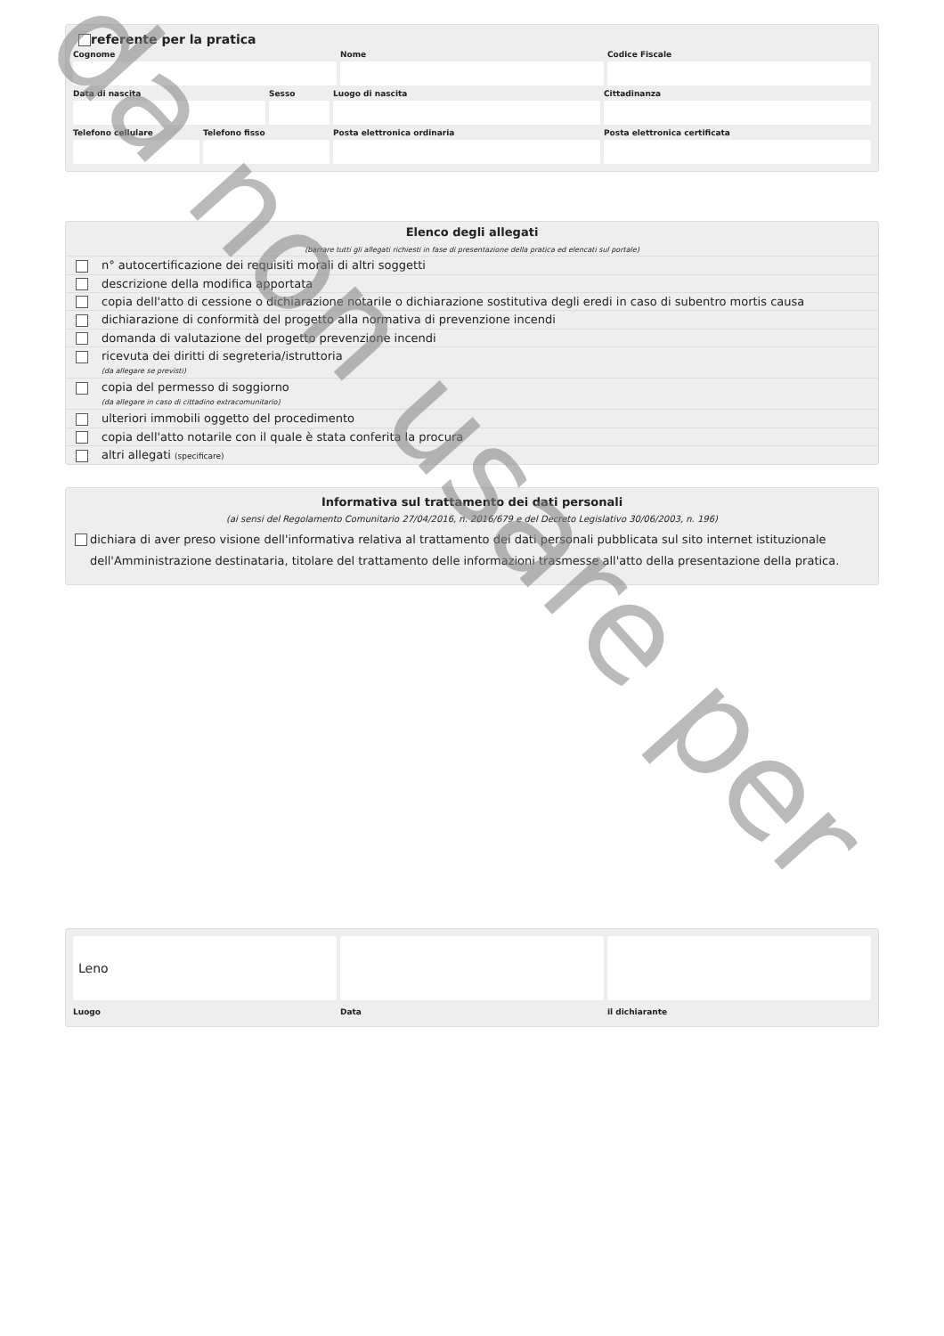referente per la pratica
Cognome
Nome
Codice Fiscale
Data di nascita
Sesso
Luogo di nascita
Cittadinanza
Telefono cellulare
Telefono fisso
Posta elettronica ordinaria
Posta elettronica certificata
Elenco degli allegati
(barrare tutti gli allegati richiesti in fase di presentazione della pratica ed elencati sul portale)
| | n° autocertificazione dei requisiti morali di altri soggetti |
| | descrizione della modifica apportata |
| | copia dell'atto di cessione o dichiarazione notarile o dichiarazione sostitutiva degli eredi in caso di subentro mortis causa |
| | dichiarazione di conformità del progetto alla normativa di prevenzione incendi |
| | domanda di valutazione del progetto prevenzione incendi |
| | ricevuta dei diritti di segreteria/istruttoria (da allegare se previsti) |
| | copia del permesso di soggiorno (da allegare in caso di cittadino extracomunitario) |
| | ulteriori immobili oggetto del procedimento |
| | copia dell'atto notarile con il quale è stata conferita la procura |
| | altri allegati (specificare) |
Informativa sul trattamento dei dati personali
(ai sensi del Regolamento Comunitario 27/04/2016, n. 2016/679 e del Decreto Legislativo 30/06/2003, n. 196)
dichiara di aver preso visione dell'informativa relativa al trattamento dei dati personali pubblicata sul sito internet istituzionale dell'Amministrazione destinataria, titolare del trattamento delle informazioni trasmesse all'atto della presentazione della pratica.
Leno
Luogo
Data
il dichiarante
da non usare per